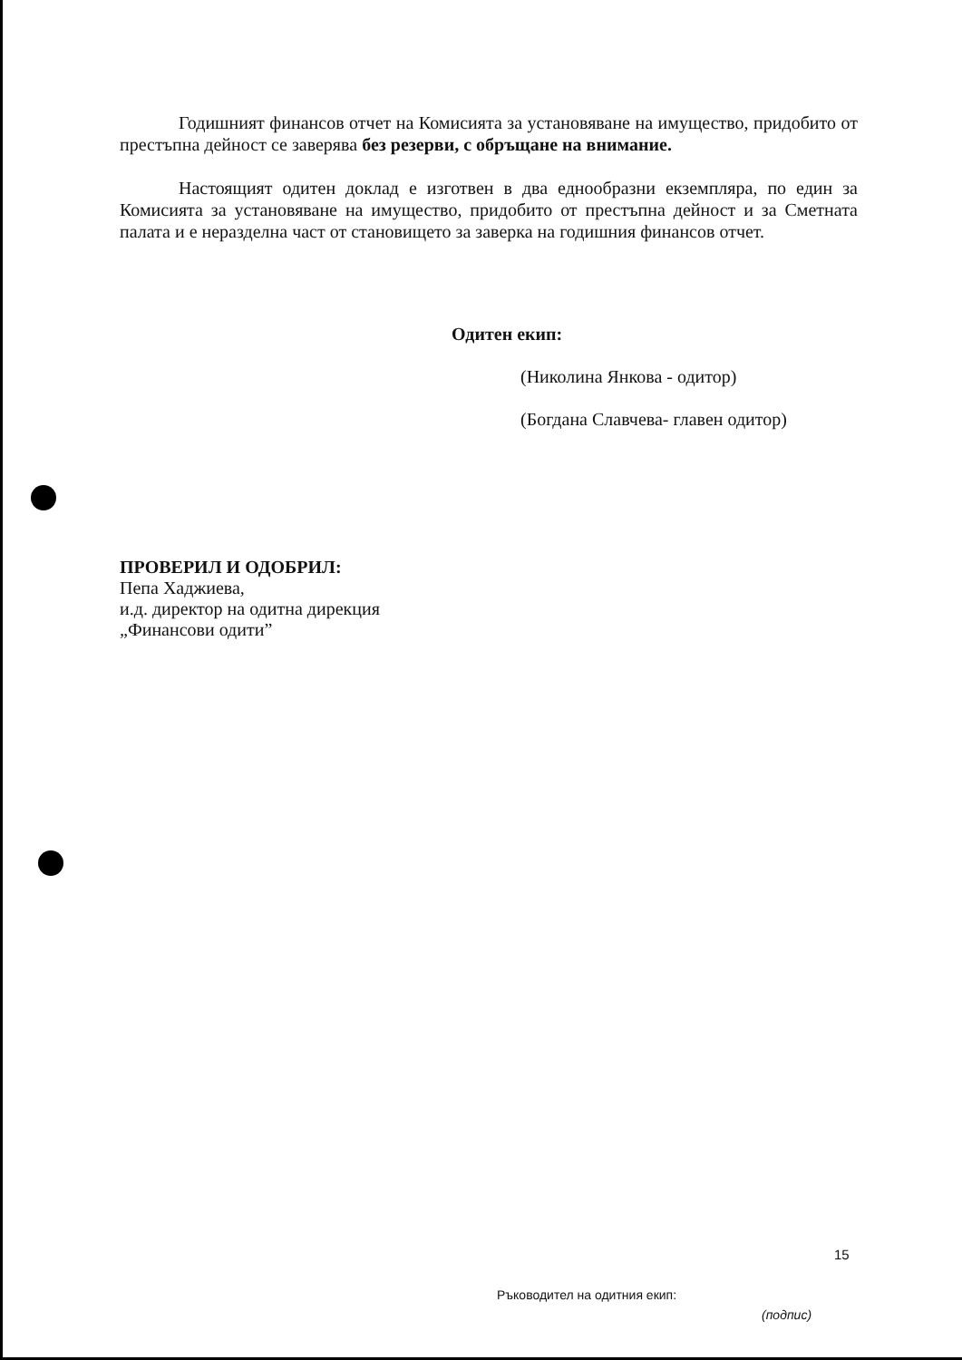Годишният финансов отчет на Комисията за установяване на имущество, придобито от престъпна дейност се заверява без резерви, с обръщане на внимание.
Настоящият одитен доклад е изготвен в два еднообразни екземпляра, по един за Комисията за установяване на имущество, придобито от престъпна дейност и за Сметната палата и е неразделна част от становището за заверка на годишния финансов отчет.
Одитен екип:
(Николина Янкова - одитор)
(Богдана Славчева- главен одитор)
ПРОВЕРИЛ И ОДОБРИЛ:
Пепа Хаджиева,
и.д. директор на одитна дирекция
„Финансови одити”
15
Ръководител на одитния екип:
(подпис)